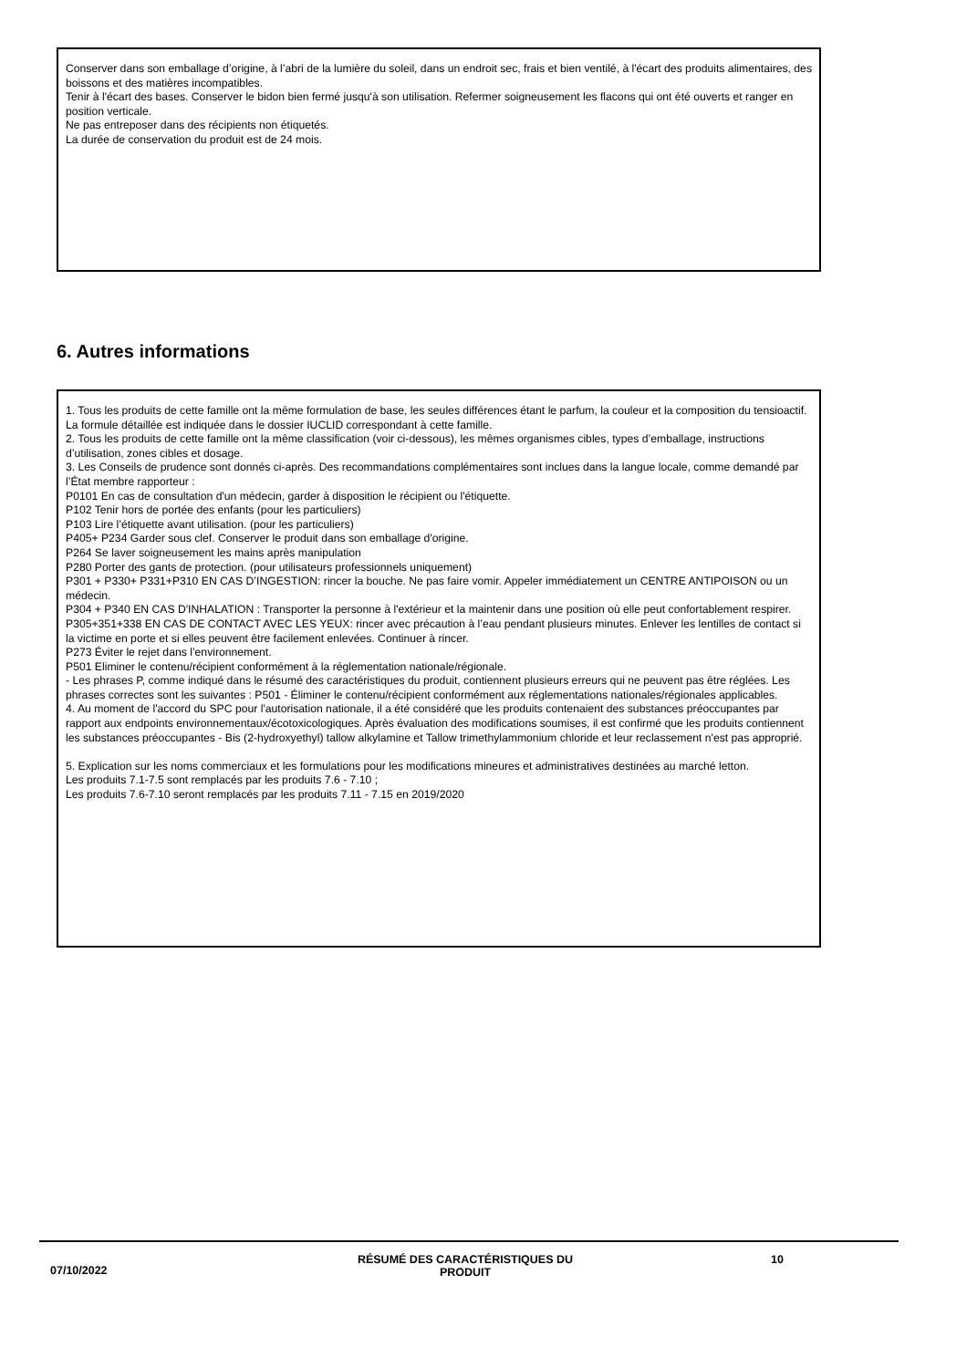Conserver dans son emballage d’origine, à l’abri de la lumière du soleil, dans un endroit sec, frais et bien ventilé, à l'écart des produits alimentaires, des boissons et des matières incompatibles.
Tenir à l'écart des bases. Conserver le bidon bien fermé jusqu'à son utilisation. Refermer soigneusement les flacons qui ont été ouverts et ranger en position verticale.
Ne pas entreposer dans des récipients non étiquetés.
La durée de conservation du produit est de 24 mois.
6. Autres informations
1. Tous les produits de cette famille ont la même formulation de base, les seules différences étant le parfum, la couleur et la composition du tensioactif. La formule détaillée est indiquée dans le dossier IUCLID correspondant à cette famille.
2. Tous les produits de cette famille ont la même classification (voir ci-dessous), les mêmes organismes cibles, types d’emballage, instructions d’utilisation, zones cibles et dosage.
3. Les Conseils de prudence sont donnés ci-après. Des recommandations complémentaires sont inclues dans la langue locale, comme demandé par l’État membre rapporteur :
P0101 En cas de consultation d'un médecin, garder à disposition le récipient ou l'étiquette.
P102 Tenir hors de portée des enfants (pour les particuliers)
P103 Lire l’étiquette avant utilisation. (pour les particuliers)
P405+ P234 Garder sous clef. Conserver le produit dans son emballage d'origine.
P264 Se laver soigneusement les mains après manipulation
P280 Porter des gants de protection. (pour utilisateurs professionnels uniquement)
P301 + P330+ P331+P310 EN CAS D’INGESTION: rincer la bouche. Ne pas faire vomir. Appeler immédiatement un CENTRE ANTIPOISON ou un médecin.
P304 + P340 EN CAS D'INHALATION : Transporter la personne à l'extérieur et la maintenir dans une position où elle peut confortablement respirer.
P305+351+338 EN CAS DE CONTACT AVEC LES YEUX: rincer avec précaution à l’eau pendant plusieurs minutes. Enlever les lentilles de contact si la victime en porte et si elles peuvent être facilement enlevées. Continuer à rincer.
P273 Éviter le rejet dans l’environnement.
P501 Eliminer le contenu/récipient conformément à la réglementation nationale/régionale.
- Les phrases P, comme indiqué dans le résumé des caractéristiques du produit, contiennent plusieurs erreurs qui ne peuvent pas être réglées. Les phrases correctes sont les suivantes : P501 - Éliminer le contenu/récipient conformément aux réglementations nationales/régionales applicables.
4. Au moment de l'accord du SPC pour l'autorisation nationale, il a été considéré que les produits contenaient des substances préoccupantes par rapport aux endpoints environnementaux/écotoxicologiques. Après évaluation des modifications soumises, il est confirmé que les produits contiennent les substances préoccupantes - Bis (2-hydroxyethyl) tallow alkylamine et Tallow trimethylammonium chloride et leur reclassement n'est pas approprié.
5. Explication sur les noms commerciaux et les formulations pour les modifications mineures et administratives destinées au marché letton.
Les produits 7.1-7.5 sont remplacés par les produits 7.6 - 7.10 ;
Les produits 7.6-7.10 seront remplacés par les produits 7.11 - 7.15 en 2019/2020
07/10/2022
RÉSUMÉ DES CARACTÉRISTIQUES DU
PRODUIT
10